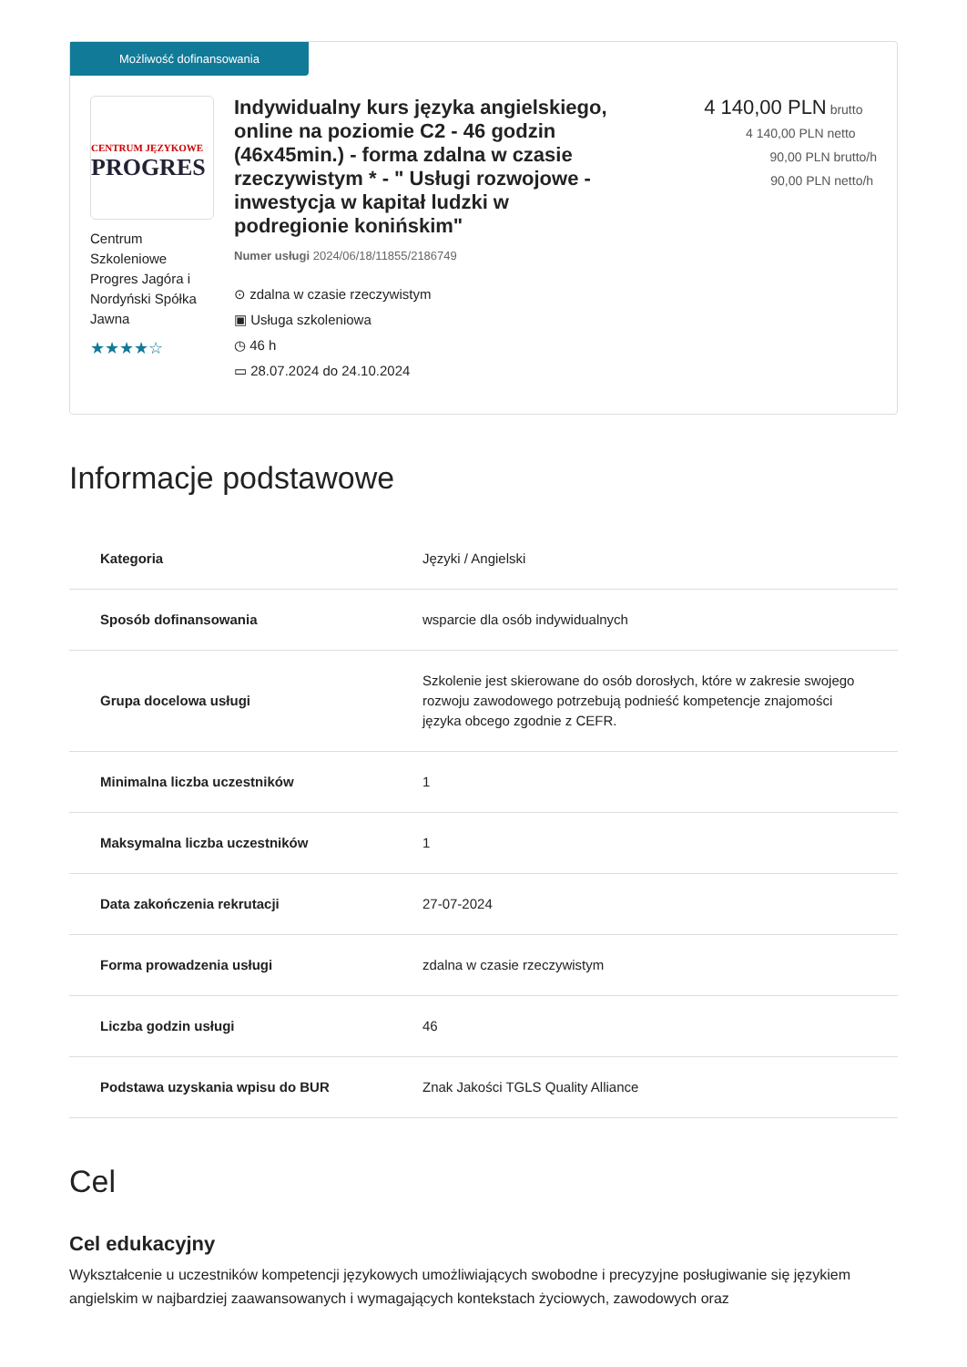Możliwość dofinansowania
CENTRUM JĘZYKOWE
PROGRES
Centrum Szkoleniowe Progres Jagóra i Nordyński Spółka Jawna
★★★★☆
Indywidualny kurs języka angielskiego, online na poziomie C2 - 46 godzin (46x45min.) - forma zdalna w czasie rzeczywistym * - " Usługi rozwojowe - inwestycja w kapitał ludzki w podregionie konińskim"
Numer usługi 2024/06/18/11855/2186749
⊙ zdalna w czasie rzeczywistym
▣ Usługa szkoleniowa
◷ 46 h
▭ 28.07.2024 do 24.10.2024
4 140,00 PLN brutto
4 140,00 PLN netto
90,00 PLN brutto/h
90,00 PLN netto/h
Informacje podstawowe
| Kategoria | Języki / Angielski |
| Sposób dofinansowania | wsparcie dla osób indywidualnych |
| Grupa docelowa usługi | Szkolenie jest skierowane do osób dorosłych, które w zakresie swojego rozwoju zawodowego potrzebują podnieść kompetencje znajomości języka obcego zgodnie z CEFR. |
| Minimalna liczba uczestników | 1 |
| Maksymalna liczba uczestników | 1 |
| Data zakończenia rekrutacji | 27-07-2024 |
| Forma prowadzenia usługi | zdalna w czasie rzeczywistym |
| Liczba godzin usługi | 46 |
| Podstawa uzyskania wpisu do BUR | Znak Jakości TGLS Quality Alliance |
Cel
Cel edukacyjny
Wykształcenie u uczestników kompetencji językowych umożliwiających swobodne i precyzyjne posługiwanie się językiem angielskim w najbardziej zaawansowanych i wymagających kontekstach życiowych, zawodowych oraz